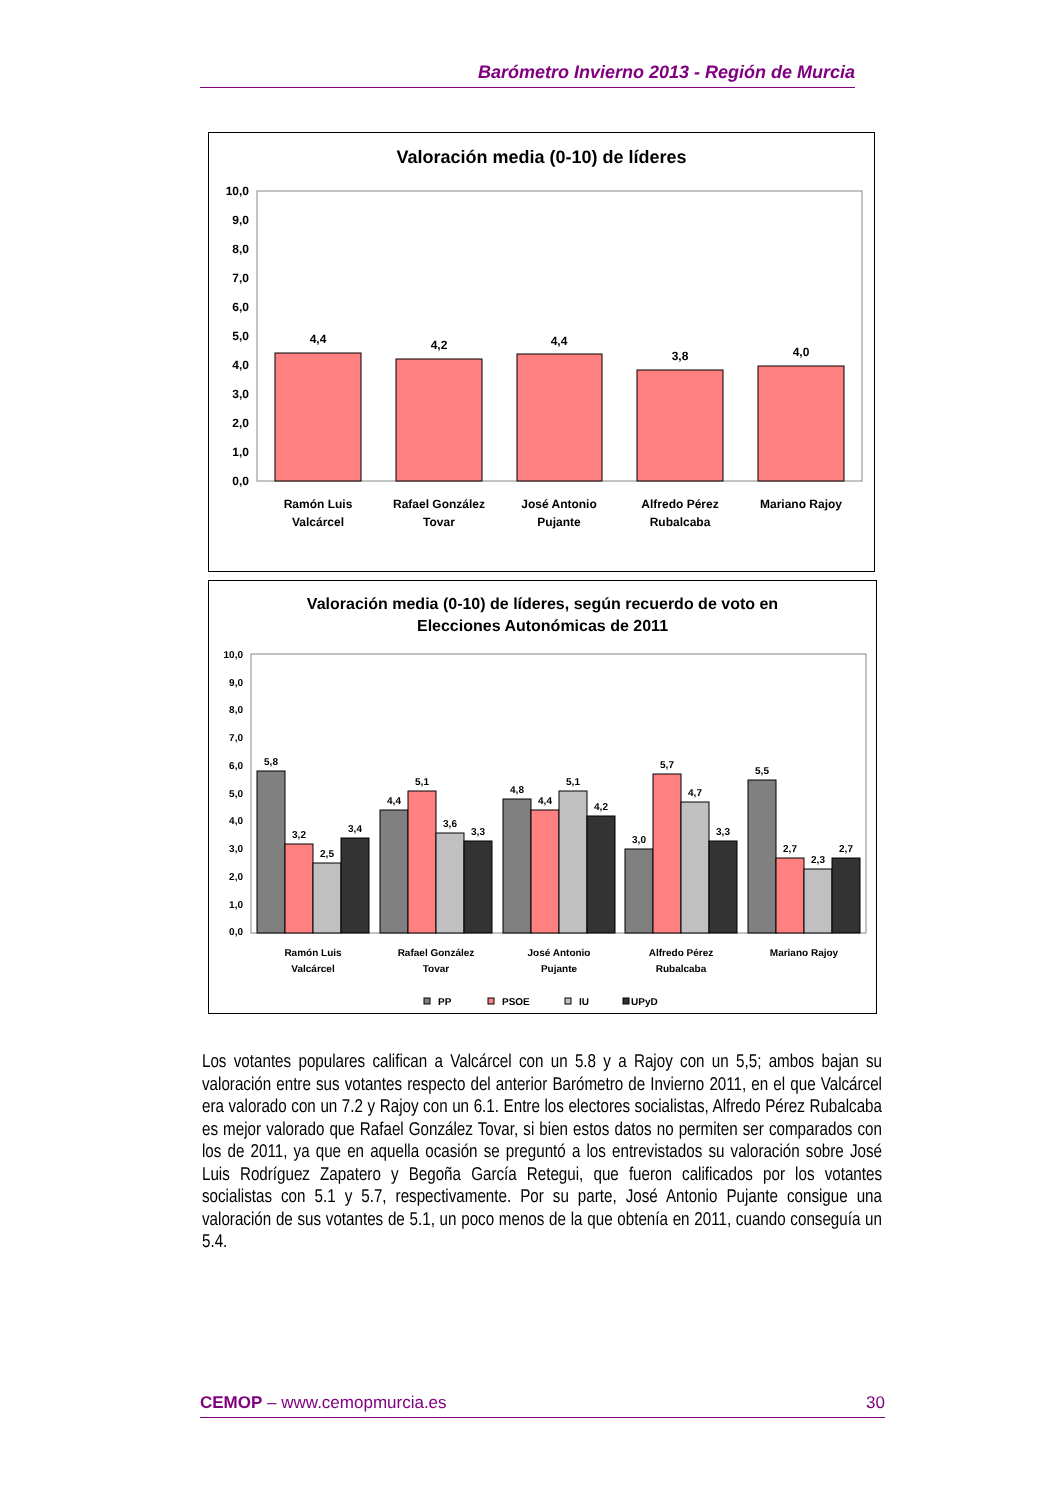Barómetro Invierno 2013 - Región de Murcia
Valoración media (0-10) de líderes
10,0
9,0
8,0
7,0
6,0
5,0
4,0
3,0
2,0
1,0
0,0
4,4
4,2
4,4
3,8
4,0
Ramón Luis
Valcárcel
Rafael González
Tovar
José Antonio
Pujante
Alfredo Pérez
Rubalcaba
Mariano Rajoy
Valoración media (0-10) de líderes, según recuerdo de voto en
Elecciones Autonómicas de 2011
10,0
9,0
8,0
7,0
6,0
5,0
4,0
3,0
2,0
1,0
0,0
5,8
3,2
2,5
3,4
4,4
5,1
3,6
3,3
4,8
4,4
5,1
4,2
3,0
5,7
4,7
3,3
5,5
2,7
2,3
2,7
Ramón Luis
Valcárcel
Rafael González
Tovar
José Antonio
Pujante
Alfredo Pérez
Rubalcaba
Mariano Rajoy
PP
PSOE
IU
UPyD
Los votantes populares califican a Valcárcel con un 5.8 y a Rajoy con un 5,5; ambos bajan su valoración entre sus votantes respecto del anterior Barómetro de Invierno 2011, en el que Valcárcel era valorado con un 7.2 y Rajoy con un 6.1. Entre los electores socialistas, Alfredo Pérez Rubalcaba es mejor valorado que Rafael González Tovar, si bien estos datos no permiten ser comparados con los de 2011, ya que en aquella ocasión se preguntó a los entrevistados su valoración sobre José Luis Rodríguez Zapatero y Begoña García Retegui, que fueron calificados por los votantes socialistas con 5.1 y 5.7, respectivamente. Por su parte, José Antonio Pujante consigue una valoración de sus votantes de 5.1, un poco menos de la que obtenía en 2011, cuando conseguía un 5.4.
CEMOP – www.cemopmurcia.es 30